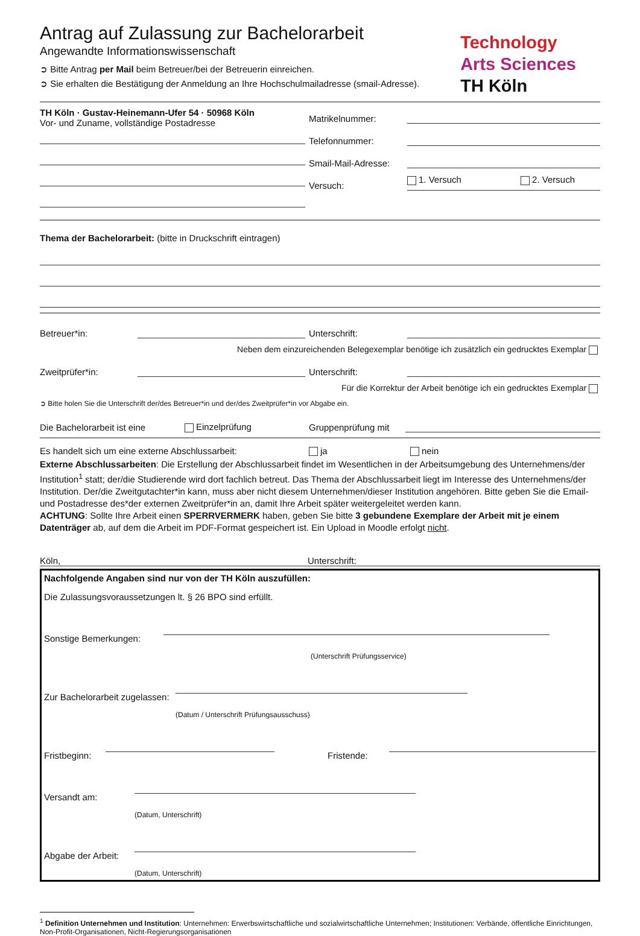Antrag auf Zulassung zur Bachelorarbeit
Angewandte Informationswissenschaft
➲ Bitte Antrag per Mail beim Betreuer/bei der Betreuerin einreichen.
➲ Sie erhalten die Bestätigung der Anmeldung an Ihre Hochschulmailadresse (smail-Adresse).
Technology
Arts Sciences
TH Köln
TH Köln · Gustav-Heinemann-Ufer 54 · 50968 Köln
Vor- und Zuname, vollständige Postadresse
Matrikelnummer:
Telefonnummer:
Smail-Mail-Adresse:
Versuch:
1. Versuch 2. Versuch
Thema der Bachelorarbeit: (bitte in Druckschrift eintragen)
Betreuer*in:
Unterschrift:
Neben dem einzureichenden Belegexemplar benötige ich zusätzlich ein gedrucktes Exemplar
Zweitprüfer*in:
Unterschrift:
Für die Korrektur der Arbeit benötige ich ein gedrucktes Exemplar
➲ Bitte holen Sie die Unterschrift der/des Betreuer*in und der/des Zweitprüfer*in vor Abgabe ein.
Die Bachelorarbeit ist eine Einzelprüfung Gruppenprüfung mit
Es handelt sich um eine externe Abschlussarbeit: ja nein
Externe Abschlussarbeiten: Die Erstellung der Abschlussarbeit findet im Wesentlichen in der Arbeitsumgebung des Unternehmens/der Institution<sup>1</sup> statt; der/die Studierende wird dort fachlich betreut. Das Thema der Abschlussarbeit liegt im Interesse des Unternehmens/der Institution. Der/die Zweitgutachter*in kann, muss aber nicht diesem Unternehmen/dieser Institution angehören. Bitte geben Sie die Email- und Postadresse des*der externen Zweitprüfer*in an, damit Ihre Arbeit später weitergeleitet werden kann.
ACHTUNG: Sollte Ihre Arbeit einen SPERRVERMERK haben, geben Sie bitte 3 gebundene Exemplare der Arbeit mit je einem Datenträger ab, auf dem die Arbeit im PDF-Format gespeichert ist. Ein Upload in Moodle erfolgt nicht.
Köln, Unterschrift:
Nachfolgende Angaben sind nur von der TH Köln auszufüllen:
Die Zulassungsvoraussetzungen lt. § 26 BPO sind erfüllt.
Sonstige Bemerkungen:
(Unterschrift Prüfungsservice)
Zur Bachelorarbeit zugelassen:
(Datum / Unterschrift Prüfungsausschuss)
Fristbeginn:
Fristende:
Versandt am:
(Datum, Unterschrift)
Abgabe der Arbeit:
(Datum, Unterschrift)
<sup>1</sup> Definition Unternehmen und Institution: Unternehmen: Erwerbswirtschaftliche und sozialwirtschaftliche Unternehmen; Institutionen: Verbände, öffentliche Einrichtungen, Non-Profit-Organisationen, Nicht-Regierungsorganisationen